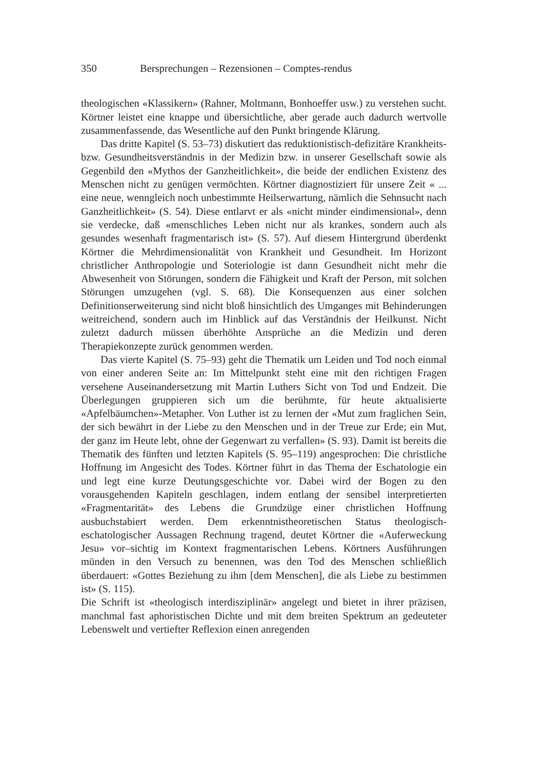350 Bersprechungen – Rezensionen – Comptes-rendus
theologischen «Klassikern» (Rahner, Moltmann, Bonhoeffer usw.) zu verstehen sucht. Körtner leistet eine knappe und übersichtliche, aber gerade auch dadurch wertvolle zusammenfassende, das Wesentliche auf den Punkt bringende Klärung.
Das dritte Kapitel (S. 53–73) diskutiert das reduktionistisch-defizitäre Krankheits- bzw. Gesundheitsverständnis in der Medizin bzw. in unserer Gesellschaft sowie als Gegenbild den «Mythos der Ganzheitlichkeit», die beide der endlichen Existenz des Menschen nicht zu genügen vermöchten. Körtner diagnostiziert für unsere Zeit « ... eine neue, wenngleich noch unbestimmte Heilserwartung, nämlich die Sehnsucht nach Ganzheitlichkeit» (S. 54). Diese entlarvt er als «nicht minder eindimensional», denn sie verdecke, daß «menschliches Leben nicht nur als krankes, sondern auch als gesundes wesenhaft fragmentarisch ist» (S. 57). Auf diesem Hintergrund überdenkt Körtner die Mehrdimensionalität von Krankheit und Gesundheit. Im Horizont christlicher Anthropologie und Soteriologie ist dann Gesundheit nicht mehr die Abwesenheit von Störungen, sondern die Fähigkeit und Kraft der Person, mit solchen Störungen umzugehen (vgl. S. 68). Die Konsequenzen aus einer solchen Definitionserweiterung sind nicht bloß hinsichtlich des Umganges mit Behinderungen weitreichend, sondern auch im Hinblick auf das Verständnis der Heilkunst. Nicht zuletzt dadurch müssen überhöhte Ansprüche an die Medizin und deren Therapiekonzepte zurück genommen werden.
Das vierte Kapitel (S. 75–93) geht die Thematik um Leiden und Tod noch einmal von einer anderen Seite an: Im Mittelpunkt steht eine mit den richtigen Fragen versehene Auseinandersetzung mit Martin Luthers Sicht von Tod und Endzeit. Die Überlegungen gruppieren sich um die berühmte, für heute aktualisierte «Apfelbäumchen»-Metapher. Von Luther ist zu lernen der «Mut zum fraglichen Sein, der sich bewährt in der Liebe zu den Menschen und in der Treue zur Erde; ein Mut, der ganz im Heute lebt, ohne der Gegenwart zu verfallen» (S. 93). Damit ist bereits die Thematik des fünften und letzten Kapitels (S. 95–119) angesprochen: Die christliche Hoffnung im Angesicht des Todes. Körtner führt in das Thema der Eschatologie ein und legt eine kurze Deutungsgeschichte vor. Dabei wird der Bogen zu den vorausgehenden Kapiteln geschlagen, indem entlang der sensibel interpretierten «Fragmentarität» des Lebens die Grundzüge einer christlichen Hoffnung ausbuchstabiert werden. Dem erkenntnistheoretischen Status theologisch-eschatologischer Aussagen Rechnung tragend, deutet Körtner die «Auferweckung Jesu» vor–sichtig im Kontext fragmentarischen Lebens. Körtners Ausführungen münden in den Versuch zu benennen, was den Tod des Menschen schließlich überdauert: «Gottes Beziehung zu ihm [dem Menschen], die als Liebe zu bestimmen ist» (S. 115).
Die Schrift ist «theologisch interdisziplinär» angelegt und bietet in ihrer präzisen, manchmal fast aphoristischen Dichte und mit dem breiten Spektrum an gedeuteter Lebenswelt und vertiefter Reflexion einen anregenden